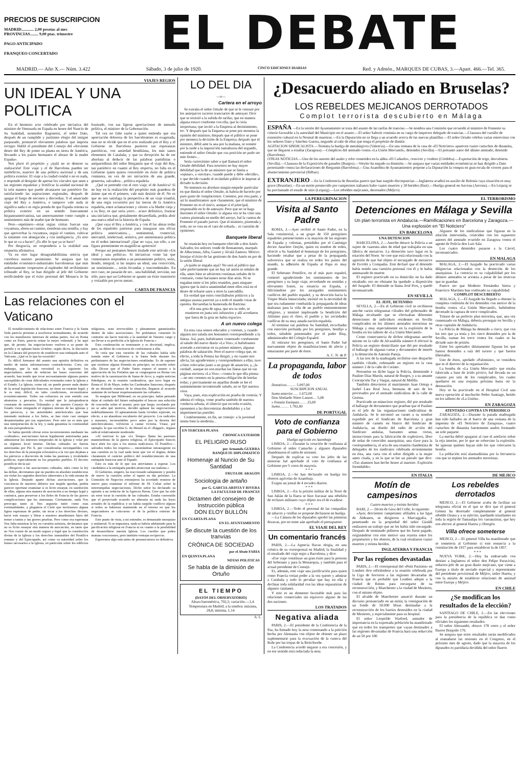PRECIOS DE SUSCRIPCION
MADRID............ 2,00 pesetas al mes
PROVINCIAS........ 9,00 ptas. trimestre
PAGO ANTICIPADO
FRANQUEO CONCERTADO
EL DEBATE
MADRID.— Año X.— Núm. 3.422 Sábado, 3 de julio de 1920. CINCO EDICIONES DIARIAS Red. y Admón., MARQUES DE CUBAS, 3.—Apart. 466.—Tel. 365.
VIAJES REGIOS
UN IDEAL Y UNA POLITICA
En el hermoso acto celebrado por iniciativa del ministro de Venezuela en España en honor del Nuncio de Su Santidad, monseñor Ragonessi, el señor Dato, después de un cumplido y justísimo elogio del insigne purpurado, pronunció elocuentes palabras que importa recoger. Habló el presidente del Consejo del «ferviente deseo del Rey de poner su planta en tierra de América, llevando a los países hermanos el abrazo de la madre España».
Nos place el propósito y ¡ojalá no se demore su realización! Este viaje y el de Barcelona pueden ser simbólicos, nuncios de una política nacional y de una política exterior. El viaje a la ciudad condal o no es nada, o responde al designio de apretar los vínculos que unen a las regiones españolas y fortificar la unidad nacional de la sola manera que puede alcanzarse tan patriótico fin: satisfaciendo las aspiraciones regionales, después de apagar el fuego de enconos y discordias. Y el anunciado viaje del Rey a América, o tampoco vale nada ni significa nada o es regia prenda de que España orienta su política exterior en un sentido francamente hispanoamericanista, tan amorosamente como cumple a sentimientos más de madre que de hermano.
Pero—repetimos—estas regias visitas buscan una coyuntura, abren un camino, siembran una semilla; y hay que aprovechar la coyuntura, seguir el camino, cultivar la simiente con abnegación y con inteligencia. ¿Es esto lo que se va a hacer? ¿Es ello lo que ya se hace?
Por desgracia, no respondería a la realidad una respuesta afirmativa.
Va en otro lugar desagradabilísima noticia que corrobora nuestro pesimismo. Se asegura que las entidades económico-industriales barcelonesas que más ardorosamente cooperaron al esplendor del recibimiento tributado al Rey, se han dirigido al jefe del Gobierno notificándole que el éxito personal del Monarca lo ha frustrado, con sus ligeras apreciaciones de menuda política, el ministro de la Gobernación.
Tal vez no falte razón a quien entienda que esa apreciación dolorosa de los barceloneses es exagerada; mas no se olvide que en el acto realizado por el Rey y el Gobierno en Barcelona pusieron sus esperanzas patrióticas, con ansiedad hondísima, los más sanos elementos de Cataluña; y que su decepción ha de ser absoluta al deducir de las palabras partidistas o antipartidistas del señor Bergamín que el viaje del Rey, tan patriótico en cuanto al Rey respecta, no falta en el Gobierno quien quiera convertirlo en éxito de política cominera, en vez de ser iniciación de una grande, generosa, salvadora... política española.
¿Qué se pretende con el otro viaje, el de América? Si no hay en la realización del propósito más grandeza de ánimo que en el primero, vale más desistir de él. No es que no nos satisfaga la perspectiva de un viaje triunfal, de una regia excursión por las tierras de la América española, entre aclamaciones y vítores a la Madre vieja y a su Rey; es que sería yerro... acaso definitivo, frustrar una iniciativa que, genialmente desarrollada, podría abrir una nueva edad en la historia de España.
¡Que vaya el Rey a América, y con él las almas todas de los españoles patriotas para inaugurar una eficaz política americanista..., sentimental, comercial, mercantil, intelectual, artística, por antonomasia política en el orden internacional! ¡Que no vaya, tan sólo, a ser figura preeminente en magníficas apoteosis!
Porque así pensamos hemos titulado este artículo «Un ideal y una política». Si iniciativas como las que comentamos responden a un pensamiento político, serio, hondo, integral; si las inspira un ideal, una convicción, un sentimiento..., serán fecundas y trascendentales. En otro caso, no pasarán de ser... una habilidad; servirán, tan sólo, para que un Gobierno se apunte un éxito transitorio y cotizable por pocos meses.
CARTA DE FRANCIA
Las relaciones con el Vaticano
El restablecimiento de relaciones entre Francia y la Santa Sede parecía próximo a resolverse normalmente, de acuerdo con los manifiestos intereses de ambas partes. Así en Roma como en París, parecía reinar la mejor voluntad; y he aquí que, de pronto, las negociaciones vuelven a su punto de partida y se aplazan hasta Octubre, según dicen, la discusión en la Cámara del proyecto de establecer una embajada ante el Vaticano. ¿Qué es lo que ha ocurrido?
Es difícil formarse del asunto una opinión definitiva en medio de tantas informaciones contradictorias. Creo, sin embargo, que la más verosímil es la siguiente: los negociadores, antes de redactar las bases concretas del acuerdo, han tenido que tocar necesariamente algunos puntos susceptibles de crear dificultades eventuales entre la Iglesia y el Estado. La Iglesia, como tal, no puede poseer nada dentro de la actual legislación francesa; no tiene un estatuto legal; y le es muy difícil, en tales condiciones, reconstituirse económicamente. Todos sus esfuerzos en este sentido son aleatorios y precarios. Es verdad que la jurisprudencia constante de nuestros Tribunales y de nuestro Consejo de Estado viene otorgando el régimen interno de las iglesias y los párrocos, y las autoridades anticlericales que han intentado molestar a los fieles, se han visto casi siempre desautorizadas por sus superiores. Pero esto no es más que una interpretación de la ley, y nada garantiza la continuidad de esta jurisprudencia.
Se había querido obviar estos inconvenientes mediante las «cultuales», asociaciones laicas legalmente autorizadas para administrar los intereses temporales de la Iglesia y velar por su régimen local interno. Dichas cultuales no fueron autorizadas por Pío X, por considerarlas incompatibles con los derechos de la jerarquía eclesiástica a la vez que dejaban a los párrocos a discreción de todas las pasiones y rivalidades políticas, especialmente en los pequeños pueblos. El decreto pontificio decía así:
«Respecto a las asociaciones cultuales, tales como la ley las define, decretamos que no pueden en absoluto establecerse sin violar los sagrados derechos inherentes a la vida misma de la Iglesia. Dejando aparte dichas asociaciones, que la conciencia de nuestros deberes nos impide aprobar, podría parecer oportuno examinar si es lícito ensayar, en sustitución de ellas, alguna otra manera de asociación a un tiempo legal y canónica, para preservar a los fieles de Francia de las graves complicaciones que les amenazan. Ciertamente, nada Nos preocupa tanto ni Nos angustia tanto como esas eventualidades, y pluguiera el Cielo que tuviésemos alguna ligera esperanza de poder, sin tocar a los derechos divinos, hacer este ensayo y librar a nuestros amadísimos hijos del temor a tantas y tan graves pruebas. Pero como esa esperanza Nos falta mientras la ley en cuestión subsista, declaramos que no es lícito ensayar otra manera de asociación, en tanto que no Nos conste de un modo seguro y legal que la constitución divina de la Iglesia y los derechos inmutables del Pontífice romano y del Episcopado, así como su autoridad sobre los bienes necesarios a la Iglesia, en particular sobre los edificios religiosos, sean irrevocables y plenamente garantizados dentro de tales asociaciones. No podríamos consentir lo contrario sin hacer traición a la santidad de Nuestro cargo y sin llevar a su perdición a la Iglesia de Francia.»
Esta condenación es terminante y es doctrinal; implica, pues, un deber de conciencia de conformarse a ella.
Se creía que esta cuestión de las cultuales había sido tratada entre el Gobierno y la Santa Sede durante los preliminares de las negociaciones entabladas. Es de suponer que existiese alguna fórmula en principio, un acuerdo sobre ella. Dícese que el Padre Santo expuso el asunto a la apreciación de los Prelados que se congregaron en Roma con motivo de la canonización de Juana de Arco; y, según noticias fidedignas, en la reunión cardenalicia, que tuvo lugar en Roma el 16 de Mayo, todos los Cardenales franceses, después de un detenido examen de la situación, llegaron al acuerdo unánime de rechazar respetuosamente las cultuales.
Se asegura que Millerand, en un principio, había pensado dejar al cuidado del futuro embajador el buscar una solución de concordia sobre el asunto; pero que luego, recelando por no se sabe qué motivos, decidió aplazar las negociaciones indefinidamente. El aplazamiento hasta Octubre equivale, en efecto, a un abandono encubierto del proyecto. Los radicales y masones, inconsolables poco antes por la derrota del anticlericalismo, volvieron a cantar victoria. Véase, por ejemplo, lo que escribía G. du Mesnil en el «Rappel», órgano radical relativamente moderado:
«Al reavivar lo que «Le Temps» llama las pasiones mantenedoras de la guerra religiosa, el Episcopado francés hace abrir los ojos a los menos maliciosos. El Pontífice—salvados todos los respetos—, mostrándose intransigente en una cuestión en la cual nada tiene que ver el dogma, delata claramente el carácter político del restablecimiento de una embajada francesa ante el Papado.
Esto es más de lo que nos atrevíamos a esperar. Los candidatos a la embajada pueden arrinconar sus maletas.»
El Gobierno, empero, ha reaccionado sabiamente y pondrá de nuevo la cuestión sobre el tapete en día próximo. La Comisión de Negocios extranjeros ha acordado reunirse de nuevo para examinar el informe de M. Colrat sobre la interrumpidas negociaciones. Dicho señor ha declarado su opinión a un redactor de la Agencia Havas. Cree que ha sido un error tocar la cuestión de las cultuales. Estaba convenido que el proyectado acuerdo no alteraría en nada las leyes actuales de la república; y no había surgido conflicto alguno si todos se hubiesen mantenido en el terreno en que los negociadores se colocaron: el de la política exterior de Francia.
Este punto de vista, a mi entender, es demasiado mezquino y unilateral. Si se impusiera, nada se habría adelantado para la pacificación religiosa en Francia ni en cuanto a la posibilidad de desarrollarse nuestra Iglesia. Los cuerdos que piden mutuas concesiones, pero también ventajas recíprocas.
Esperemos algo más antes de pronunciarnos en definitiva.
LO DEL DIA
—o—
Cartera en el arroyo
Se extraña el señor Ortuño de que se le censure por los anárquicos sucesos tranviarios de anteayer. Dice que se resistió a la subida de tarifas; que en manera alguna estuvo conforme con ella; que la creía inoportuna; que invitó a la Empresa al desistimiento, etc. Y después que la Empresa se pone por montera la opinión del ministro; después que el público se pone por montera la decisión de la Empresa; después que el ministro, débil ante la una por la mañana, se somete por la tarde a la imposición tumultuosa del segundo, entiende el señor Ortuño que «su posición no pudo ser más firme»...
Sería curiosísimo saber a qué llamará el señor Ortuño debilidad. Para nosotros no hay mayor debilidad que la de un ministro que se limita a «opinar», a «invitar», cuando puede y debe «decidir», o que decide cuando el escándalo público le impone al dictado la decisión.
No tenemos en absoluto ningún empeño particular en que dimita el señor Ortuño, ni habría de hacerlo por puro gusto de complacernos. Creemos, por otra parte, y así lo manifestamos ayer claramente, que el ministro de Fomento no es el único, aunque sí el principal, responsable en lo de anteayer. Pero que no se haga ilusiones el señor Ortuño: si alguna vez se ha visto una cartera pisoteada en medio del arroyo, fué la cartera de Fomento el pasado jueves. Que el ministro, pisoteada y todo, no se crea en el caso de soltarla... es cuestión de opiniones.
Banquete liberal
Se reunirán hoy en banquete ofrecido a don Amós Salvador, los señores conde de Romanones, marqués de Alhucemas, Alba, Gasset y Alcalá Zamora. Motivo: festejar el éxito de las gestiones de don Amós en pro de la unión liberal.
¡A quién se engaña aquí? No será al público que sabe perfectamente que no hay tal unión ni señales de ella, antes bien se advierten continuas señales de lo contrario, como hacíamos notar días atrás. Ni se engañan entre sí los jefes reunidos, pues ninguno ignora que la única unanimidad entre ellos está en el deseo de echarse unos a otros la zancadilla.
En verdad que estos conciliábulos políticos a la antigua usanza parecen ya a todo el mundo cosas de opereta. Recuerdan la humorada de Bartrina:
«En una gota de agua, que era su todo, se reunieron en junta seis infusorios y allí acordaron que fuera de la gota no había espacio».
A un nuevo colega
En esta casa somos educados y corteses, y cuando alguien nos saluda nos honramos correspondiendo a la fineza. Así, pues, hubiéramos contestado cortésmente al saludo del nuevo diario «La Voz», si hubiéramos acertado a encontrar en su primer número, algunas palabras de salutación. Pero el nuevo colega que, en efecto, a toda la Prensa las dirigió, y en cuanto nos afecta, las agradecemos y correspondemos a ellas, tuvo a bien colocarlas junto a un grupo de anuncios; y, ¡la verdad!, aunque no son muchas las líneas que en sus páginas encierra «La Voz»—contra lo que ella piensa—no nos creemos en la penosa obligación de leerlas todas; y precisamente en aquellas donde se lee el unánimemente incontestado saludo, no se fijó nuestra vista.
Vaya, pues, esta explicación en prueba de cortesía. Y admita el colega, como prueba también de nuestra conducta urbana, el silencio que en toda ocasión, oponemos a las descortesías desdeñables y a las impertinencias pueriles.
Contéstemente, en fin, un consejo: a la juventud sienta bien la modestia...
EN TERCERA PLANA
CRONICA EXTERIOR
EL PELIGRO RUSO
por Armando GUERRA
BANQUETE DIPLOMATICO
Homenaje al Nuncio de Su Santidad
FRUTA DE ARAGON
Sociología de antaño
por G. GARCIA-ARISTA Y RIVERA
LA FACULTAD DE FRANCES
Dictamen del consejero de Instrucción pública
DON ELOY BULLÓN
EN CUARTA PLANA
EN EL AYUNTAMIENTO
Se discute la cuestión de los tranvías
CRÓNICA DE SOCIEDAD
por el Abate FARIA
EN QUINTA PLANA
NOTAS POLITICAS
Se habla de la dimisión de Ortuño
EL TIEMPO
(DATOS DEL OBSERVATORIO)
Altura barométrica, 702,3; variación.—1,4.
Temperatura en Madrid, a la sombra: máxima, 28,8; mínima, 1,14.
A. L.
¿Desacuerdo aliado en Bruselas?
LOS REBELDES MEJICANOS DERROTADOS
Complot terrorista descubierto en Málaga
ESPAÑA —En la sesión del Ayuntamiento se trata del asunto de las tarifas de tranvías.—Se nombra una Comisión que recuerde al ministro de Fomento su criterio favorable a la autoridad del Municipio en el asunto.—El señor Saborit continúa en su cargo de inspector delegado de tranvías.—Clausura del cursillo de extensión cultural en la Normal de maestras.—En la Diputación no se llega a un acuerdo acerca de las nuevas plantillas.—El señor Ortuño celebra varias entrevistas con los señores Dato y Sánchez Guerra, negando al salir de ellas que tenga el propósito de dimitir.
AGITACION SINDICALISTA.—Termina la huelga de metalúrgicos (Valencia).—En una ventana de la casa de «El Noticiero» aparecen cuatro cartuchos de dinamita, que no llegaron a estallar (Zaragoza).—Cómplices del atentado contra «La Unión Mercantil», detenidos (Sevilla).—El presunto autor del último atentado, detenido (Barcelona).
OTRAS NOTICIAS.—Uno de los autores del asalto y robo cometidos en la aldea «El Cañuelo», convicto y confeso (Córdoba).—Exportación de trigo, descubierta (Sevilla).—Clausura de la Exposición de ganados (Burgos).—Weyler ha negado su dimisión.—Se asegura que varias entidades económicas se han dirigido a Dato protestando contra las declaraciones de Bergamín (Barcelona).—Una Asamblea de Ayuntamientos propone a la Diputación la compra en gran escala de víveres para el abastecimiento provincial (Bilbao).
EXTRANJERO —En la Conferencia de Bruselas parece que han surgido discrepancias.—Inglaterra acudirá en auxilio de Bolonia cuya situación es muy grave (Bruselas).—En un motín promovido por campesinos italianos hubo cuatro muertos y 30 heridos (Bari).—Huelga general en Ancona (Ancona).—En Leipzig se ha proclamado el estado de sitio (Leipzig).—Los rebeldes mejicanos, derrotados (Méjico).
LA PEREGRINACION
Visita al Santo Padre
ROMA, 2.—Ayer recibió el Santo Padre, en la Sala consistorial, a un grupo de 150 peregrinos españoles pertenecientes a la mayoría de las regiones de España y colonias, presididos por el Canónigo doctor Anacleto Orejón, quien en nombre de todos, ofreció a Su Santidad el homenaje de los peregrinos, haciendo resaltar que a pesar de la propaganda subversiva que se realiza en todos los países del mundo, la adhesión de España al Papa es muy grande.
El Soberano Pontífice, en el más puro español, contestó agradeciendo los sentimientos de los peregrinos y su largo viaje, recordando en sentidas y elocuentes frases, su estancia en España, y felicitándose por los arraigados sentimientos católicos del pueblo español, y su devoción hacia la Virgen María Inmaculada; insistió en la necesidad de que sea rudamente combatida la propaganda de ideas malsanas para la vida de un pueblo eminentemente religioso, y terminó implorando la bendición del Altísimo para el clero, el pueblo y las sociedades católicas de su muy amada nación española.
Al terminar sus palabras Su Santidad, escuchadas con emoción profunda por los peregrinos, bendijo a todos, siéndole presentados por el padre Blay, administrador del Colegio Español.
Al retirarse los peregrinos, el Santo Padre fué nuevamente objeto de manifestaciones de afecto y entusiasmo por parte de éstos.
A. C. N. de P.
La propaganda, labor de todos
Donativos.......... 5.097,00
SUSCRIPCION ANUAL
Suma anterior...... 1.672,00
Don Abelardo Nieto Lanzos.... 5,00
» Fermín Enríquez........ 25,00
Suma.......... 1.702,00
DE PORTUGAL
Voto de confianza para el Gobierno
Huelga agrícola en Azambaja
LISBOA, 2.—Durante la votación de confianza al Gobierno el señor Camacho y algunos diputados abandonaron el salón de sesiones.
Después de explicar su voto los jefes de las minorías fué aprobado el voto de confianza al Gobierno por 5 votos de mayoría.
* * *
LISBOA, 2.—Se han declarado en huelga los obreros agrícolas de Azambaja.
Exigen un jornal de 4 escudos diarios.
* * *
LISBOA, 2.—En la prisión militar de la Torre de San Julián de la Barra se hizo fracasar una rebelión de reclusos militares cuyo objeto era el de evadirse.
* * *
LISBOA, 2.—Todo el personal de las compañías de tabacos y cerillas se propone declararse en huelga.
—La Cámara de los diputados aprobó las primeras dozavas, por no tener aún aprobado el presupuesto.
EL VIAJE DEL REY
Un comentario francés
PARIS, 2.—La Agencia Havas elogia, en una crónica de su corresponsal en Madrid, la finalidad y el resultado del viaje regio a Barcelona, y dice:
«Ese viaje constituye un gran éxito para la persona del Soberano y para la Monarquía, y también para el actual presidente de Consejo.
Es, además, este viaje una justificación para quien como Francia creían poder a la vez querer y admirar a Cataluña y todo lo peculiar que hay en ella y declinar toda solidaridad con las ideas separatistas de algunos catalanes.
Y esto es un elemento favorable más para las relaciones comerciales sin equívoco alguno de las dos naciones.
LOS TRATADOS
Negativa aliada
PARIS, 2.—El presidente de la Conferencia de la Paz, ha firmado hoy la nota contestando a la petición hecha por Alemania con objeto de obtener un plazo suplementario para la evacuación de la cuenca del Ruhr por las tropas de la Reischwehr.
La Conferencia acordó negarse a esa concesión, y en ese sentido está redactada la nota.
EL TERRORISMO
Detenciones en Málaga y Sevilla
Un plan terrorista en Andalucía.—Ramificaciones en Barcelona y Zaragoza.—Una explosión en "El Noticiero"
EN BARCELONA
UNA DETENCION
BARCELONA, 2.—Anoche detuvo la Policía a un sujeto de cuarenta años de edad que trabajaba en una fábrica de mosaicos. La detención tuvo lugar en la estación del Norte. Se cree que está relacionada con la agresión de que fué objeto el encargado de mosaicos de Escofet y Compañía. Este declaró que el detenido había tenido una cuestión personal con él y le había amenazado de muerte.
El registro practicado en su domicilio no ha dado resultado; eso no obstante ha quedado a disposición del Juzgado. El detenido se llama José Fors, y quedó incomunicado.
EN SEVILLA
EL JEFE, DETENIDO
SEVILLA, 2.—En el Gobierno civil se recibieron anoche varios telegramas cifrados del gobernador de Málaga recabando que se efectuaban diferentes detenciones de individuos residentes en Sevilla complicados en los últimos atentados terroristas en Málaga y muy especialmente en la explosión de la bomba en los talleres de «La Unión Mercantil».
Como consecuencia de dichos telegramas anoche mismo en la calle de Alcazabilla número 8 efectuó la Policía un registro domiciliario que dió por resultado el hallazgo de algunas cartas y documentos de interés y la detención de Antonio Pareja.
A las tres de la madrugada recibióse otro despacho también cifrado, ordenando un registro en la casa número 2 de la calle de Corinto.
Personóse en dicho lugar la Policía, deteniendo a Paulino Díaz Martín, natural de Burgos, y a su amante Concepción Tur y Vargas, natural de Melilla.
También detuvieron al matrimonio Juan Ortega e Isabel Lara Real Java, hermana de uno de los procesados por el atentado sindicalista de la calle de Gerona.
Practicado un minucioso registro, dió por resultado el hallazgo de documentos que prueban que el Paulino es el jefe de las organizaciones sindicalistas de Andalucía. Se le encontró un carnet a su nombre expedido por el Sindicato de Barcelona y gran número de carnets en blanco del Sindicato de Andalucía, un diseño del radio de acción del Sindicato andaluz, bastantes armas cortas, instrucciones para la fabricación de explosivos, libro de señas de conocidos anarquistas, una clave para la correspondencia, el acta de una reunión clandestina de delegados de los sindicatos celebrada recientemente en ésta, una carta con el sobre dirigido a la mujer antes citada, y en la que se lee un párrafo que dice: «Tus alumnos han hecho honor al maestro. Explosión formidable».
Algunos de los sindicalistas que figuran en la relación intervenida, coinciden con los supuestos autores del atentado ocurrido en Zaragoza contra el agente de Policía don Luis Sáiz.
Los cuatro detenidos pasaron a la Cárcel, incomunicados.
EN MALAGA
MALAGA, 2.—El Juzgado ha practicado varias diligencias relacionadas con la detención de los anarquistas. La creencia es su culpabilidad por los últimos atentados se acentúa a pesar de las reservas que se guardan.
Parece ser que Modesto Fernández Sierra y Francisco Martínez han confesado su culpabilidad.
COMPLOT DESCUBIERTO
MALAGA, 2.—El Juzgado ha llegado a obtener la completa confesión de los detenidos con motivo de la bomba contra «La Unión Mercantil», habiéndose decretado la captura de trece complicados.
Trátase de un perfecto plan terrorista, que, una vez comenzado en Málaga, debería proseguir en Sevilla y otras capitales de Andalucía.
La Policía de Málaga ha detenido a cinco, que con los tres que ya tenía y los cinco detenidos por la de Sevilla, suman los trece contra los cuales se ha dictado auto de prisión.
Entre los apresados últimamente figuran los que fueron detenidos a raíz del suceso y que fueron libertados.
Uno de éstos, apodado «Palomino», se considera que es el director de la organización.
La bomba de «La Unión Mercantil» que estaba fabricada a base de ácido pícrico, fué llevada en un canasto por seis de los complicados, los cuales quedaron en una esquina próxima hasta oir la detonación.
Hoy se ha practicado en el Hospital Civil una nueva operación al muchacho Pedro Santiago, herido en los talleres de «La Unión».
EN ZARAGOZA
ATENTADO CONTRA UN PERIODICO
ZARAGOZA, 2.—Durante la pasada madrugada han sido hallados en el hueco de una ventana de la imprenta de «El Noticiero de Zaragoza», cuatro cartuchos de dinamita fuertemente atados formando un solo paquete.
La mecha debió apagarse al caer el artefacto sobre la reja interior, por lo que no sobrevino la explosión. Se ignoran quiénes hayan sido los que colocaron la bomba.
La población está alarmadísima por la frecuencia con que se repiten los atentados terroristas.
EN ITALIA
Motín de campesinos
Cuatro muertos y treinta heridos
BARI, 2.— Dicen de Gioa del Colle, lo siguiente:
«Ayer, doscientos campesinos afiliados a las ligas de Aldeanos, se dirigieron a Marcaggalia, y penetrando en la propiedad del señor Giraldi realizaron un trabajo que no les había sido encargado. Después de terminado pidieron que les fuese pagado, originándose con este motivo una reyerta entre los propietarios y los obreros, de la cual resultaron cuatro muertos y treinta heridos.
INGLATERRA Y FRANCIA
Por las regiones devastadas
PARIS, 2.—El corresponsal del «Petit Parisien» en Londres dice refiriéndose a la reunión celebrada por la Liga de Socorros a las regiones devastadas de Francia que es probable que Londres adopte a la ciudad de Reims para encargarse de su reconstrucción, y Manchester a la ciudad de Mezieres, con el mismo objeto.
El alcalde de Manchester anunció durante un discurso pronunciado en un mitin, la consignación de un fondo de 50.000 libras destinadas a la reconstrucción de los barrios destruídos en la ciudad de Mezieres, y especialmente para su hospital.
El señor Leopoldo Warford, armador de importancia en la expresada población ha manifestado que en todos los transportes que vayan destinados a las regiones devastadas de Francia hará una reducción de un 50 por 100.
DE MEJICO
Los rebeldes derrotados
MEJICO, 2.—El Gobierno acaba de facilitar un telegrama oficial en el que se dice que el general Gómez ha derrotado completamente al general rebelde Osuna y a su ejército, quedando triunfantes en toda la región de Tamaulipa los carranzistas, que hoy son afectos al general Huerta y Obregón.
Villa ofrece someterse
MEJICO, 2.—El general Villa ha manifestado que se sometería al Gobierno si este renuncia a la constitución de 1917 para restablecer la de 1857.
* * *
NUEVA YORK, 2.—Hoy ha embarcado con destino a Inglaterra el señor don Felipe Paravicini, redactor-jefe de un gran diario mejicano, que viene a Europa a título de enviado especial y representante del presidente provisional de Méjico, señor Huerta, y con la misión de establecer relaciones de amistad entre Europa y Méjico.
EN CHILE
¿Se modifican los resultados de la elección?
SANTIAGO DE CHILE, 2.—En las elecciones para la presidencia de la república se dan como oficiales los siguientes resultados:
El señor Alessandri, obtuvo 178 votos y el señor Barros Borgoño 176.
Se asegura que estos resultados serán modificados al reanudarse las sesiones en el Congreso, en el próximo mes de agosto, dado que la mayoría de los diputados es partidaria decidida del señor Barros